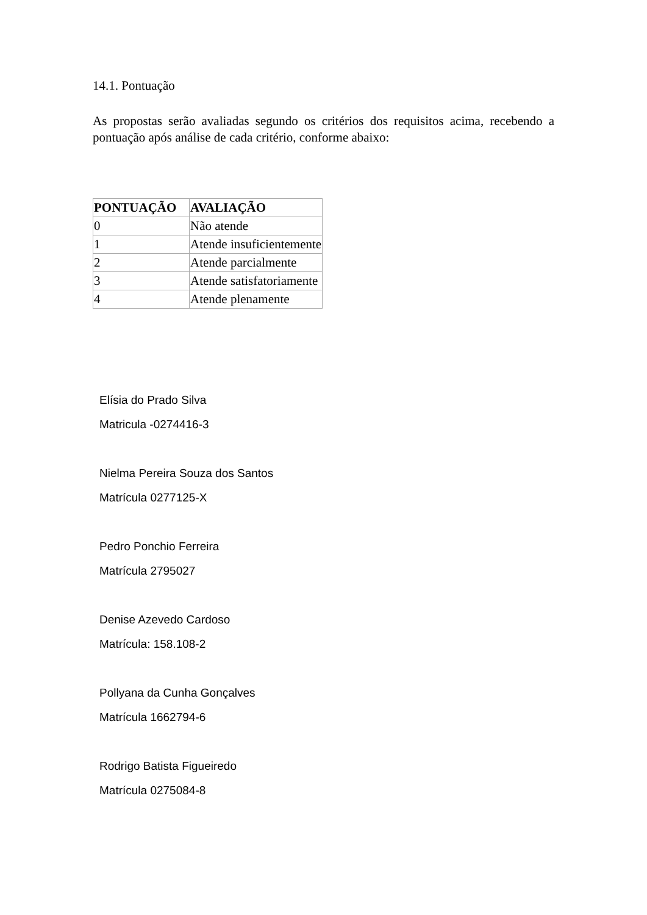14.1. Pontuação
As propostas serão avaliadas segundo os critérios dos requisitos acima, recebendo a pontuação após análise de cada critério, conforme abaixo:
| PONTUAÇÃO | AVALIAÇÃO |
| --- | --- |
| 0 | Não atende |
| 1 | Atende insuficientemente |
| 2 | Atende parcialmente |
| 3 | Atende satisfatoriamente |
| 4 | Atende plenamente |
Elísia do Prado Silva
Matricula -0274416-3
Nielma Pereira Souza dos Santos
Matrícula 0277125-X
Pedro Ponchio Ferreira
Matrícula 2795027
Denise Azevedo Cardoso
Matrícula: 158.108-2
Pollyana da Cunha Gonçalves
Matrícula 1662794-6
Rodrigo Batista Figueiredo
Matrícula 0275084-8